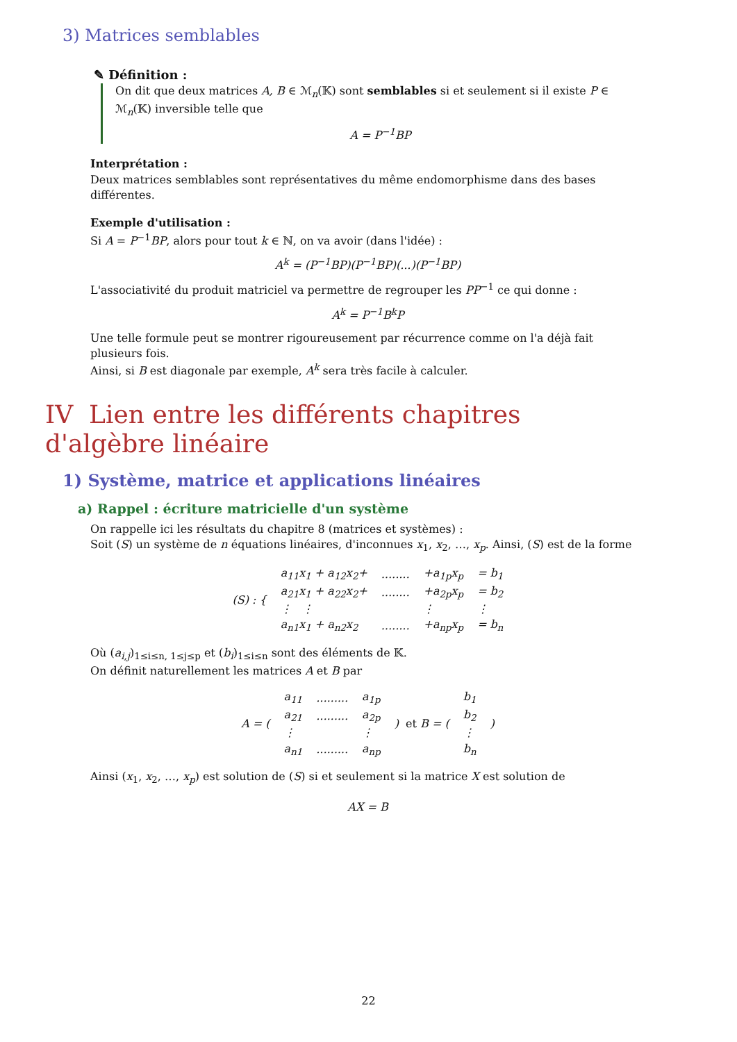3) Matrices semblables
✎ Définition :
On dit que deux matrices A, B ∈ ℳ<sub>n</sub>(𝕂) sont semblables si et seulement si il existe P ∈ ℳ<sub>n</sub>(𝕂) inversible telle que
A = P<sup>−1</sup>BP
Interprétation :
Deux matrices semblables sont représentatives du même endomorphisme dans des bases différentes.
Exemple d'utilisation :
Si A = P<sup>−1</sup>BP, alors pour tout k ∈ ℕ, on va avoir (dans l'idée) :
A<sup>k</sup> = (P<sup>−1</sup>BP)(P<sup>−1</sup>BP)(...)(P<sup>−1</sup>BP)
L'associativité du produit matriciel va permettre de regrouper les PP<sup>−1</sup> ce qui donne :
A<sup>k</sup> = P<sup>−1</sup>B<sup>k</sup>P
Une telle formule peut se montrer rigoureusement par récurrence comme on l'a déjà fait plusieurs fois.
Ainsi, si B est diagonale par exemple, A<sup>k</sup> sera très facile à calculer.
IV Lien entre les différents chapitres d'algèbre linéaire
1) Système, matrice et applications linéaires
a) Rappel : écriture matricielle d'un système
On rappelle ici les résultats du chapitre 8 (matrices et systèmes) :
Soit (S) un système de n équations linéaires, d'inconnues x<sub>1</sub>, x<sub>2</sub>, …, x<sub>p</sub>. Ainsi, (S) est de la forme
| (S) : { | a<sub>11</sub>x<sub>1</sub> + a<sub>12</sub>x<sub>2</sub>+ | ........ | +a<sub>1p</sub>x<sub>p</sub> | = b<sub>1</sub> |
| | a<sub>21</sub>x<sub>1</sub> + a<sub>22</sub>x<sub>2</sub>+ | ........ | +a<sub>2p</sub>x<sub>p</sub> | = b<sub>2</sub> |
| | ⋮ ⋮ | | ⋮ | ⋮ |
| | a<sub>n1</sub>x<sub>1</sub> + a<sub>n2</sub>x<sub>2</sub> | ........ | +a<sub>np</sub>x<sub>p</sub> | = b<sub>n</sub> |
Où (a<sub>i,j</sub>)<sub>1≤i≤n, 1≤j≤p</sub> et (b<sub>i</sub>)<sub>1≤i≤n</sub> sont des éléments de 𝕂.
On définit naturellement les matrices A et B par
| A = ( | a<sub>11</sub> | ......... | a<sub>1p</sub> | ) et B = ( | b<sub>1</sub> | ) |
| | a<sub>21</sub> | ......... | a<sub>2p</sub> | | b<sub>2</sub> | |
| | ⋮ | | ⋮ | | ⋮ | |
| | a<sub>n1</sub> | ......... | a<sub>np</sub> | | b<sub>n</sub> | |
Ainsi (x<sub>1</sub>, x<sub>2</sub>, …, x<sub>p</sub>) est solution de (S) si et seulement si la matrice X est solution de
AX = B
22